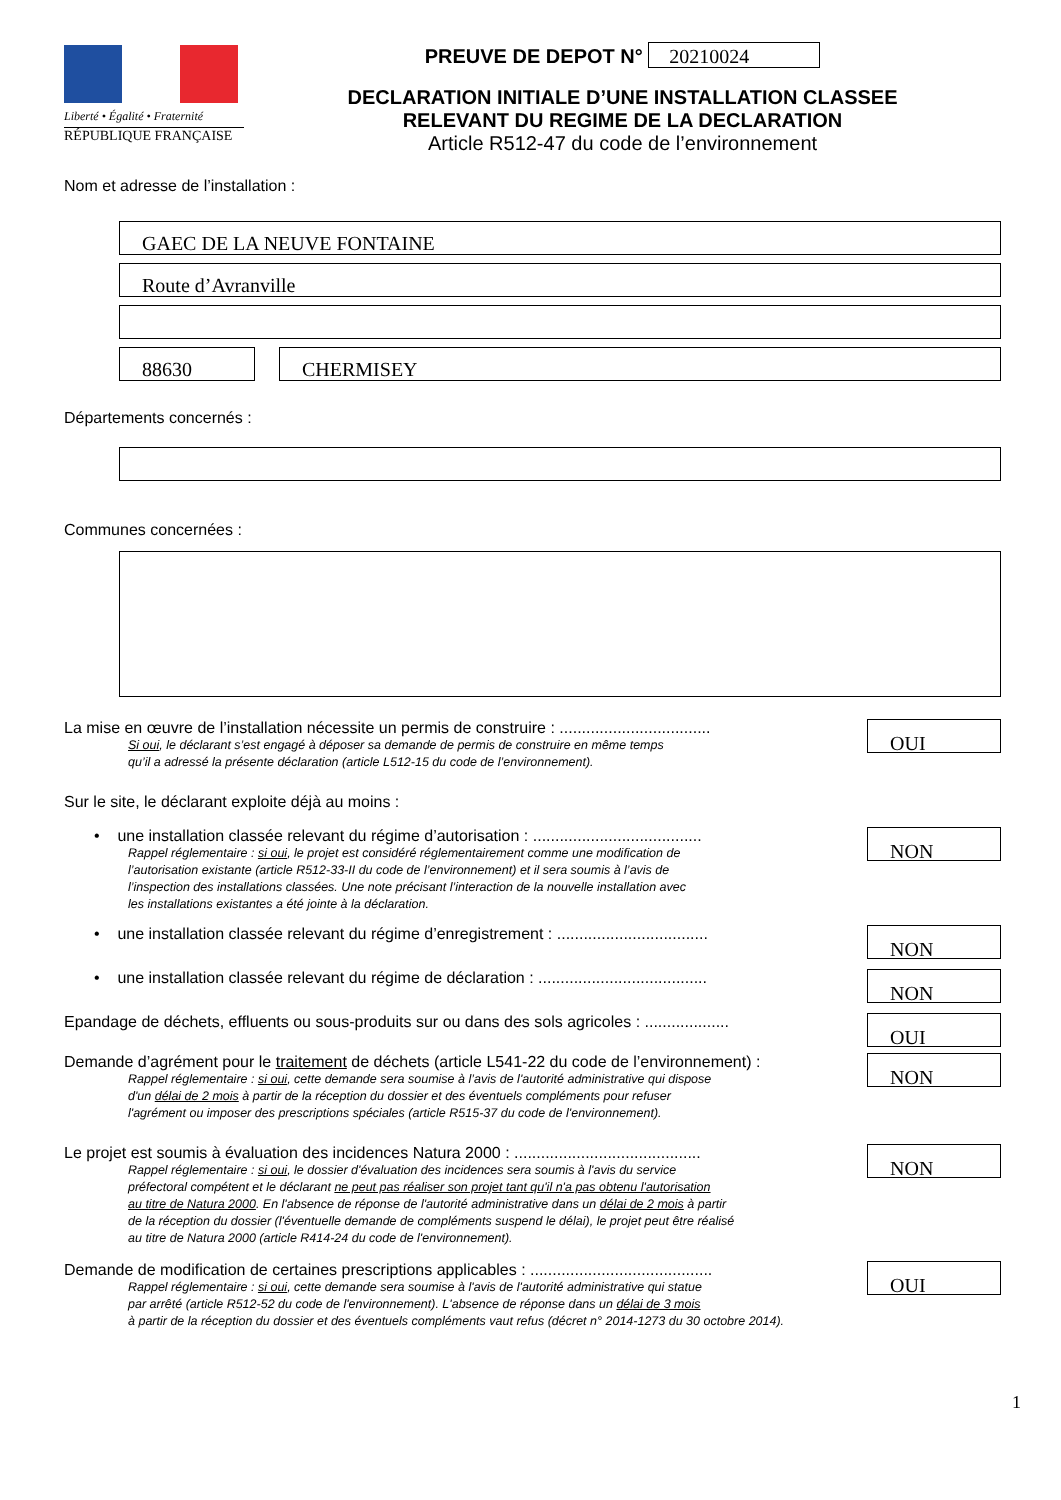Liberté • Égalité • Fraternité
RÉPUBLIQUE FRANÇAISE
PREUVE DE DEPOT N° 20210024
DECLARATION INITIALE D’UNE INSTALLATION CLASSEE
RELEVANT DU REGIME DE LA DECLARATION
Article R512-47 du code de l’environnement
Nom et adresse de l’installation :
GAEC DE LA NEUVE FONTAINE
Route d’Avranville
88630 CHERMISEY
Départements concernés :
Communes concernées :
La mise en œuvre de l’installation nécessite un permis de construire : ..................................
Si oui, le déclarant s’est engagé à déposer sa demande de permis de construire en même temps
qu’il a adressé la présente déclaration (article L512-15 du code de l’environnement).
OUI
Sur le site, le déclarant exploite déjà au moins :
• une installation classée relevant du régime d’autorisation : ......................................
Rappel réglementaire : si oui, le projet est considéré réglementairement comme une modification de
l’autorisation existante (article R512-33-II du code de l’environnement) et il sera soumis à l’avis de
l’inspection des installations classées. Une note précisant l’interaction de la nouvelle installation avec
les installations existantes a été jointe à la déclaration.
NON
• une installation classée relevant du régime d’enregistrement : ..................................
NON
• une installation classée relevant du régime de déclaration : ......................................
NON
Epandage de déchets, effluents ou sous-produits sur ou dans des sols agricoles : ...................
OUI
Demande d’agrément pour le traitement de déchets (article L541-22 du code de l’environnement) :
Rappel réglementaire : si oui, cette demande sera soumise à l’avis de l'autorité administrative qui dispose
d'un délai de 2 mois à partir de la réception du dossier et des éventuels compléments pour refuser
l'agrément ou imposer des prescriptions spéciales (article R515-37 du code de l'environnement).
NON
Le projet est soumis à évaluation des incidences Natura 2000 : ..........................................
Rappel réglementaire : si oui, le dossier d'évaluation des incidences sera soumis à l'avis du service
préfectoral compétent et le déclarant ne peut pas réaliser son projet tant qu'il n'a pas obtenu l'autorisation
au titre de Natura 2000. En l'absence de réponse de l'autorité administrative dans un délai de 2 mois à partir
de la réception du dossier (l'éventuelle demande de compléments suspend le délai), le projet peut être réalisé
au titre de Natura 2000 (article R414-24 du code de l'environnement).
NON
Demande de modification de certaines prescriptions applicables : .........................................
Rappel réglementaire : si oui, cette demande sera soumise à l'avis de l'autorité administrative qui statue
par arrêté (article R512-52 du code de l'environnement). L'absence de réponse dans un délai de 3 mois
à partir de la réception du dossier et des éventuels compléments vaut refus (décret n° 2014-1273 du 30 octobre 2014).
OUI
1